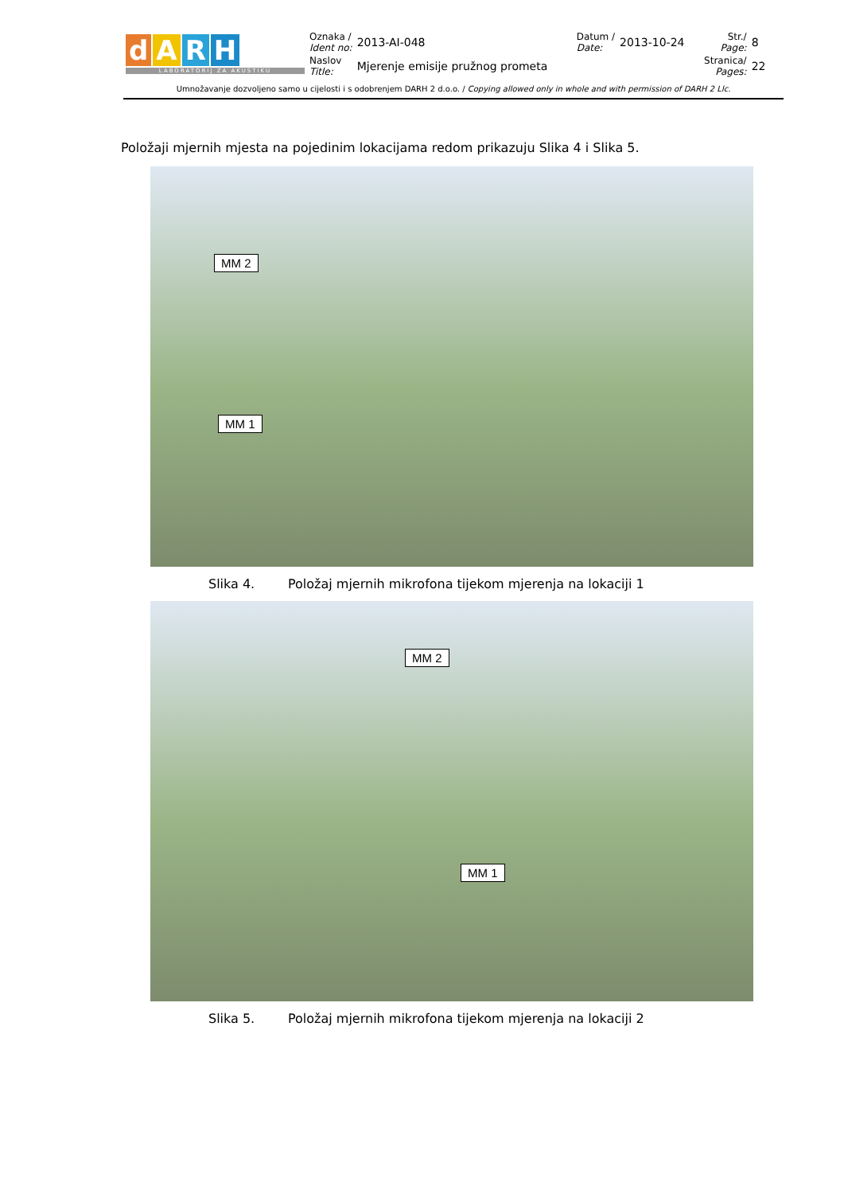| d A R H LABORATORIJ ZA AKUSTIKU | Oznaka / Ident no: | 2013-AI-048 | Datum / Date: | 2013-10-24 | Str./ Page: | 8 |
| | Naslov Title: | Mjerenje emisije pružnog prometa | | | Stranica/ Pages: | 22 |
Umnožavanje dozvoljeno samo u cijelosti i s odobrenjem DARH 2 d.o.o. / Copying allowed only in whole and with permission of DARH 2 Llc.
Položaji mjernih mjesta na pojedinim lokacijama redom prikazuju Slika 4 i Slika 5.
MM 2
MM 1
Slika 4. Položaj mjernih mikrofona tijekom mjerenja na lokaciji 1
MM 2
MM 1
Slika 5. Položaj mjernih mikrofona tijekom mjerenja na lokaciji 2